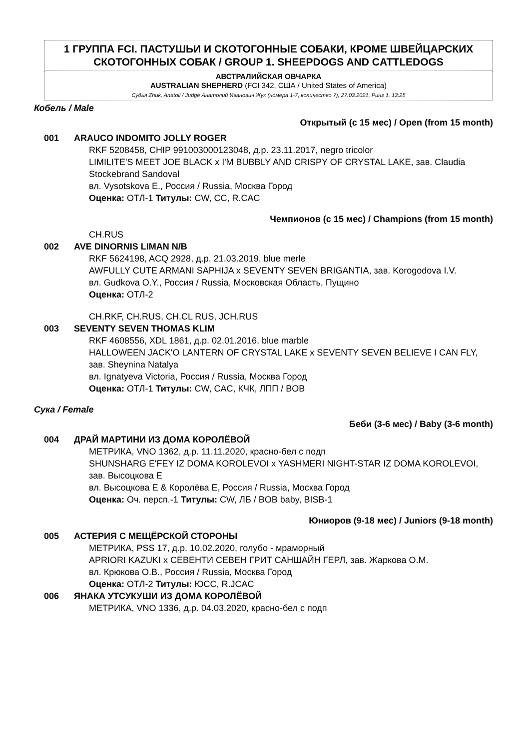1 ГРУППА FCI. ПАСТУШЬИ И СКОТОГОННЫЕ СОБАКИ, КРОМЕ ШВЕЙЦАРСКИХ СКОТОГОННЫХ СОБАК / GROUP 1. SHEEPDOGS AND CATTLEDOGS
АВСТРАЛИЙСКАЯ ОВЧАРКА
AUSTRALIAN SHEPHERD (FCI 342, США / United States of America)
Судья Zhuk, Anatoli / Judge Анатолий Иванович Жук (номера 1-7, количество 7), 27.03.2021, Ринг 1, 13:25
Кобель / Male
Открытый (с 15 мес) / Open (from 15 month)
001 ARAUCO INDOMITO JOLLY ROGER
RKF 5208458, CHIP 991003000123048, д.р. 23.11.2017, negro tricolor
LIMILITE'S MEET JOE BLACK x I'M BUBBLY AND CRISPY OF CRYSTAL LAKE, зав. Claudia Stockebrand Sandoval
вл. Vysotskova E., Россия / Russia, Москва Город
Оценка: ОТЛ-1 Титулы: CW, CC, R.CAC
Чемпионов (с 15 мес) / Champions (from 15 month)
CH.RUS
002 AVE DINORNIS LIMAN N/B
RKF 5624198, ACQ 2928, д.р. 21.03.2019, blue merle
AWFULLY CUTE ARMANI SAPHIJA x SEVENTY SEVEN BRIGANTIA, зав. Korogodova I.V.
вл. Gudkova O.Y., Россия / Russia, Московская Область, Пущино
Оценка: ОТЛ-2
CH.RKF, CH.RUS, CH.CL RUS, JCH.RUS
003 SEVENTY SEVEN THOMAS KLIM
RKF 4608556, XDL 1861, д.р. 02.01.2016, blue marble
HALLOWEEN JACK'O LANTERN OF CRYSTAL LAKE x SEVENTY SEVEN BELIEVE I CAN FLY, зав. Sheynina Natalya
вл. Ignatyeva Victoria, Россия / Russia, Москва Город
Оценка: ОТЛ-1 Титулы: CW, CAC, КЧК, ЛПП / BOB
Сука / Female
Беби (3-6 мес) / Baby (3-6 month)
004 ДРАЙ МАРТИНИ ИЗ ДОМА КОРОЛЁВОЙ
МЕТРИКА, VNO 1362, д.р. 11.11.2020, красно-бел с подп
SHUNSHARG E'FEY IZ DOMA KOROLEVOI x YASHMERI NIGHT-STAR IZ DOMA KOROLEVOI, зав. Высоцкова Е
вл. Высоцкова Е & Королёва Е, Россия / Russia, Москва Город
Оценка: Оч. персп.-1 Титулы: CW, ЛБ / BOB baby, BISB-1
Юниоров (9-18 мес) / Juniors (9-18 month)
005 АСТЕРИЯ С МЕЩЁРСКОЙ СТОРОНЫ
МЕТРИКА, PSS 17, д.р. 10.02.2020, голубо - мраморный
APRIORI KAZUKI x СЕВЕНТИ СЕВЕН ГРИТ САНШАЙН ГЕРЛ, зав. Жаркова О.М.
вл. Крюкова О.В., Россия / Russia, Москва Город
Оценка: ОТЛ-2 Титулы: ЮСС, R.JCAC
006 ЯНАКА УТСУКУШИ ИЗ ДОМА КОРОЛЁВОЙ
МЕТРИКА, VNO 1336, д.р. 04.03.2020, красно-бел с подп